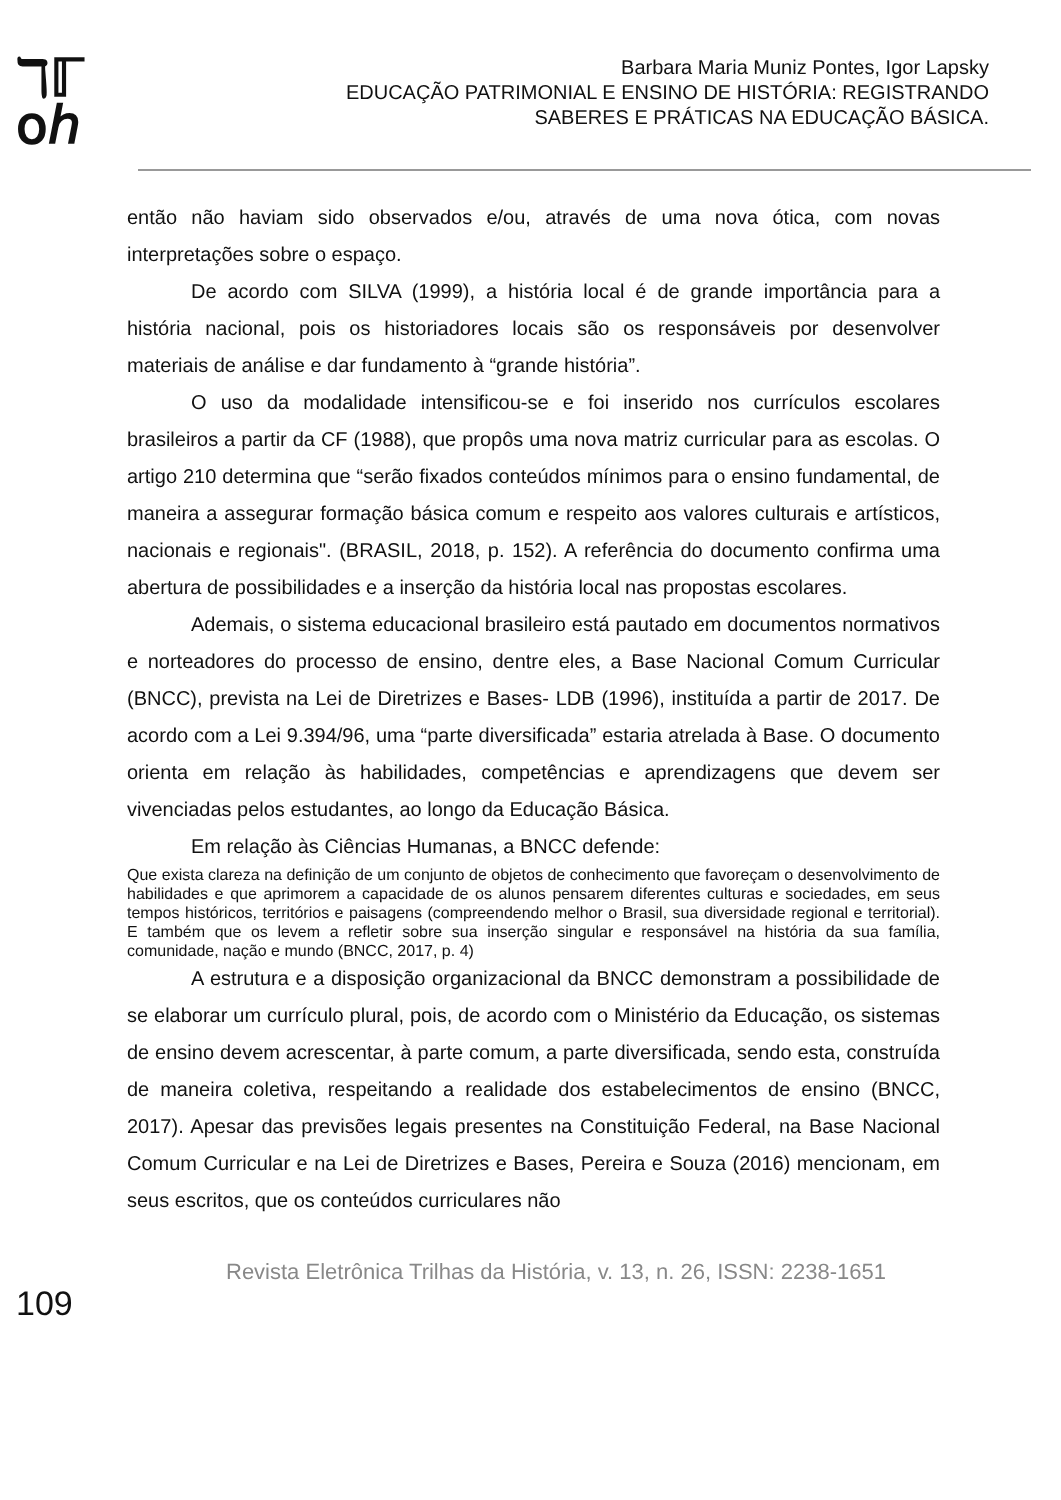ℸℾ
օℎ
Barbara Maria Muniz Pontes, Igor Lapsky
EDUCAÇÃO PATRIMONIAL E ENSINO DE HISTÓRIA: REGISTRANDO
SABERES E PRÁTICAS NA EDUCAÇÃO BÁSICA.
então não haviam sido observados e/ou, através de uma nova ótica, com novas interpretações sobre o espaço.
De acordo com SILVA (1999), a história local é de grande importância para a história nacional, pois os historiadores locais são os responsáveis por desenvolver materiais de análise e dar fundamento à “grande história”.
O uso da modalidade intensificou-se e foi inserido nos currículos escolares brasileiros a partir da CF (1988), que propôs uma nova matriz curricular para as escolas. O artigo 210 determina que “serão fixados conteúdos mínimos para o ensino fundamental, de maneira a assegurar formação básica comum e respeito aos valores culturais e artísticos, nacionais e regionais". (BRASIL, 2018, p. 152). A referência do documento confirma uma abertura de possibilidades e a inserção da história local nas propostas escolares.
Ademais, o sistema educacional brasileiro está pautado em documentos normativos e norteadores do processo de ensino, dentre eles, a Base Nacional Comum Curricular (BNCC), prevista na Lei de Diretrizes e Bases- LDB (1996), instituída a partir de 2017. De acordo com a Lei 9.394/96, uma “parte diversificada” estaria atrelada à Base. O documento orienta em relação às habilidades, competências e aprendizagens que devem ser vivenciadas pelos estudantes, ao longo da Educação Básica.
Em relação às Ciências Humanas, a BNCC defende:
Que exista clareza na definição de um conjunto de objetos de conhecimento que favoreçam o desenvolvimento de habilidades e que aprimorem a capacidade de os alunos pensarem diferentes culturas e sociedades, em seus tempos históricos, territórios e paisagens (compreendendo melhor o Brasil, sua diversidade regional e territorial). E também que os levem a refletir sobre sua inserção singular e responsável na história da sua família, comunidade, nação e mundo (BNCC, 2017, p. 4)
A estrutura e a disposição organizacional da BNCC demonstram a possibilidade de se elaborar um currículo plural, pois, de acordo com o Ministério da Educação, os sistemas de ensino devem acrescentar, à parte comum, a parte diversificada, sendo esta, construída de maneira coletiva, respeitando a realidade dos estabelecimentos de ensino (BNCC, 2017). Apesar das previsões legais presentes na Constituição Federal, na Base Nacional Comum Curricular e na Lei de Diretrizes e Bases, Pereira e Souza (2016) mencionam, em seus escritos, que os conteúdos curriculares não
109
Revista Eletrônica Trilhas da História, v. 13, n. 26, ISSN: 2238-1651